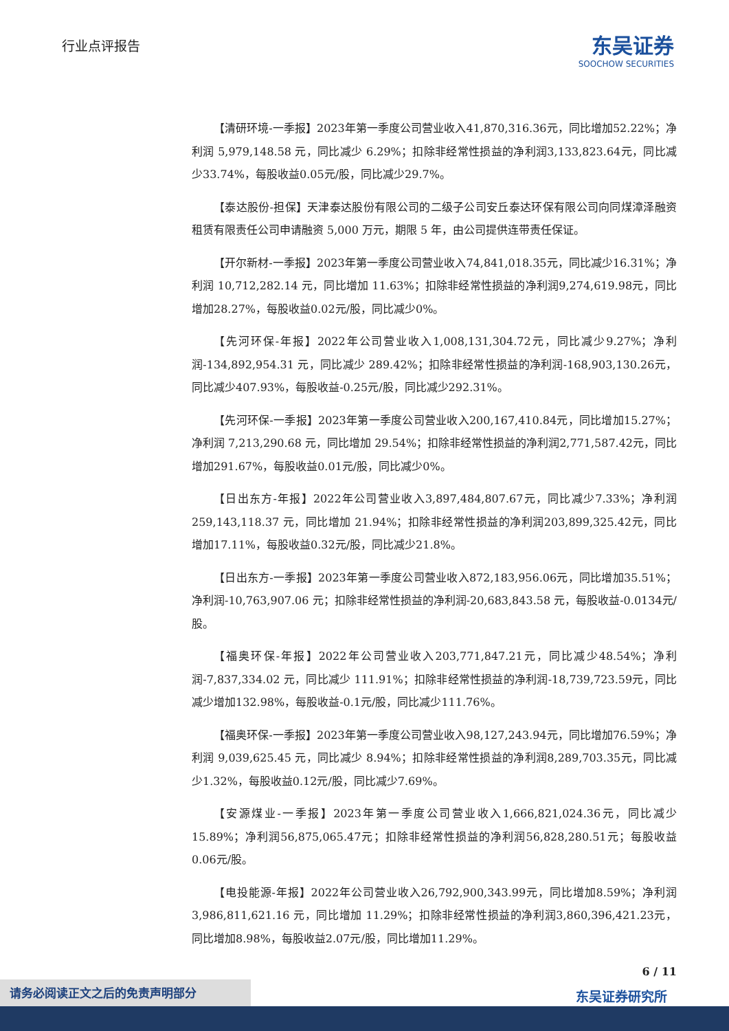行业点评报告
东吴证券
SOOCHOW SECURITIES
【清研环境-一季报】2023年第一季度公司营业收入41,870,316.36元，同比增加52.22%；净利润 5,979,148.58 元，同比减少 6.29%；扣除非经常性损益的净利润3,133,823.64元，同比减少33.74%，每股收益0.05元/股，同比减少29.7%。
【泰达股份-担保】天津泰达股份有限公司的二级子公司安丘泰达环保有限公司向同煤漳泽融资租赁有限责任公司申请融资 5,000 万元，期限 5 年，由公司提供连带责任保证。
【开尔新材-一季报】2023年第一季度公司营业收入74,841,018.35元，同比减少16.31%；净利润 10,712,282.14 元，同比增加 11.63%；扣除非经常性损益的净利润9,274,619.98元，同比增加28.27%，每股收益0.02元/股，同比减少0%。
【先河环保-年报】2022年公司营业收入1,008,131,304.72元，同比减少9.27%；净利润-134,892,954.31 元，同比减少 289.42%；扣除非经常性损益的净利润-168,903,130.26元，同比减少407.93%，每股收益-0.25元/股，同比减少292.31%。
【先河环保-一季报】2023年第一季度公司营业收入200,167,410.84元，同比增加15.27%；净利润 7,213,290.68 元，同比增加 29.54%；扣除非经常性损益的净利润2,771,587.42元，同比增加291.67%，每股收益0.01元/股，同比减少0%。
【日出东方-年报】2022年公司营业收入3,897,484,807.67元，同比减少7.33%；净利润 259,143,118.37 元，同比增加 21.94%；扣除非经常性损益的净利润203,899,325.42元，同比增加17.11%，每股收益0.32元/股，同比减少21.8%。
【日出东方-一季报】2023年第一季度公司营业收入872,183,956.06元，同比增加35.51%；净利润-10,763,907.06 元；扣除非经常性损益的净利润-20,683,843.58 元，每股收益-0.0134元/股。
【福奥环保-年报】2022年公司营业收入203,771,847.21元，同比减少48.54%；净利润-7,837,334.02 元，同比减少 111.91%；扣除非经常性损益的净利润-18,739,723.59元，同比减少增加132.98%，每股收益-0.1元/股，同比减少111.76%。
【福奥环保-一季报】2023年第一季度公司营业收入98,127,243.94元，同比增加76.59%；净利润 9,039,625.45 元，同比减少 8.94%；扣除非经常性损益的净利润8,289,703.35元，同比减少1.32%，每股收益0.12元/股，同比减少7.69%。
【安源煤业-一季报】2023年第一季度公司营业收入1,666,821,024.36元，同比减少15.89%；净利润56,875,065.47元；扣除非经常性损益的净利润56,828,280.51元；每股收益0.06元/股。
【电投能源-年报】2022年公司营业收入26,792,900,343.99元，同比增加8.59%；净利润 3,986,811,621.16 元，同比增加 11.29%；扣除非经常性损益的净利润3,860,396,421.23元，同比增加8.98%，每股收益2.07元/股，同比增加11.29%。
6 / 11
东吴证券研究所
请务必阅读正文之后的免责声明部分